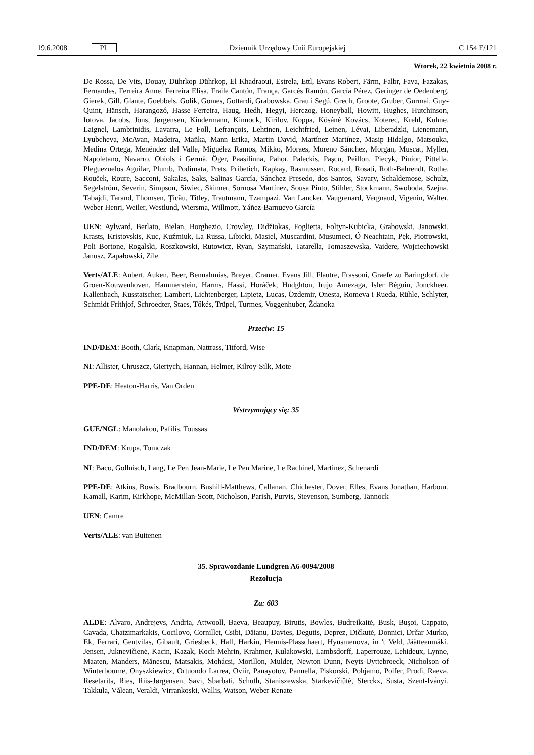19.6.2008 PL Dziennik Urzędowy Unii Europejskiej C 154 E/121
Wtorek, 22 kwietnia 2008 r.
De Rossa, De Vits, Douay, Dührkop Dührkop, El Khadraoui, Estrela, Ettl, Evans Robert, Färm, Falbr, Fava, Fazakas, Fernandes, Ferreira Anne, Ferreira Elisa, Fraile Cantón, França, Garcés Ramón, García Pérez, Geringer de Oedenberg, Gierek, Gill, Glante, Goebbels, Golik, Gomes, Gottardi, Grabowska, Grau i Segú, Grech, Groote, Gruber, Gurmai, Guy-Quint, Hänsch, Harangozó, Hasse Ferreira, Haug, Hedh, Hegyi, Herczog, Honeyball, Howitt, Hughes, Hutchinson, Iotova, Jacobs, Jöns, Jørgensen, Kindermann, Kinnock, Kirilov, Koppa, Kósáné Kovács, Koterec, Krehl, Kuhne, Laignel, Lambrinidis, Lavarra, Le Foll, Lefrançois, Lehtinen, Leichtfried, Leinen, Lévai, Liberadzki, Lienemann, Lyubcheva, McAvan, Madeira, Maňka, Mann Erika, Martin David, Martínez Martínez, Masip Hidalgo, Matsouka, Medina Ortega, Menéndez del Valle, Miguélez Ramos, Mikko, Moraes, Moreno Sánchez, Morgan, Muscat, Myller, Napoletano, Navarro, Obiols i Germà, Öger, Paasilinna, Pahor, Paleckis, Paşcu, Peillon, Piecyk, Pinior, Pittella, Pleguezuelos Aguilar, Plumb, Podimata, Prets, Pribetich, Rapkay, Rasmussen, Rocard, Rosati, Roth-Behrendt, Rothe, Rouček, Roure, Sacconi, Sakalas, Saks, Salinas García, Sánchez Presedo, dos Santos, Savary, Schaldemose, Schulz, Segelström, Severin, Simpson, Siwiec, Skinner, Sornosa Martínez, Sousa Pinto, Stihler, Stockmann, Swoboda, Szejna, Tabajdi, Tarand, Thomsen, Ţicău, Titley, Trautmann, Tzampazi, Van Lancker, Vaugrenard, Vergnaud, Vigenin, Walter, Weber Henri, Weiler, Westlund, Wiersma, Willmott, Yáñez-Barnuevo García
UEN: Aylward, Berlato, Bielan, Borghezio, Crowley, Didžiokas, Foglietta, Foltyn-Kubicka, Grabowski, Janowski, Krasts, Kristovskis, Kuc, Kuźmiuk, La Russa, Libicki, Masiel, Muscardini, Musumeci, Ó Neachtain, Pęk, Piotrowski, Poli Bortone, Rogalski, Roszkowski, Rutowicz, Ryan, Szymański, Tatarella, Tomaszewska, Vaidere, Wojciechowski Janusz, Zapałowski, Zīle
Verts/ALE: Aubert, Auken, Beer, Bennahmias, Breyer, Cramer, Evans Jill, Flautre, Frassoni, Graefe zu Baringdorf, de Groen-Kouwenhoven, Hammerstein, Harms, Hassi, Horáček, Hudghton, Irujo Amezaga, Isler Béguin, Jonckheer, Kallenbach, Kusstatscher, Lambert, Lichtenberger, Lipietz, Lucas, Özdemir, Onesta, Romeva i Rueda, Rühle, Schlyter, Schmidt Frithjof, Schroedter, Staes, Tőkés, Trüpel, Turmes, Voggenhuber, Ždanoka
Przeciw: 15
IND/DEM: Booth, Clark, Knapman, Nattrass, Titford, Wise
NI: Allister, Chruszcz, Giertych, Hannan, Helmer, Kilroy-Silk, Mote
PPE-DE: Heaton-Harris, Van Orden
Wstrzymujący się: 35
GUE/NGL: Manolakou, Pafilis, Toussas
IND/DEM: Krupa, Tomczak
NI: Baco, Gollnisch, Lang, Le Pen Jean-Marie, Le Pen Marine, Le Rachinel, Martinez, Schenardi
PPE-DE: Atkins, Bowis, Bradbourn, Bushill-Matthews, Callanan, Chichester, Dover, Elles, Evans Jonathan, Harbour, Kamall, Karim, Kirkhope, McMillan-Scott, Nicholson, Parish, Purvis, Stevenson, Sumberg, Tannock
UEN: Camre
Verts/ALE: van Buitenen
35. Sprawozdanie Lundgren A6-0094/2008
Rezolucja
Za: 603
ALDE: Alvaro, Andrejevs, Andria, Attwooll, Baeva, Beaupuy, Birutis, Bowles, Budreikaitė, Busk, Buşoi, Cappato, Cavada, Chatzimarkakis, Cocilovo, Cornillet, Csibi, Dăianu, Davies, Degutis, Deprez, Dičkutė, Donnici, Drčar Murko, Ek, Ferrari, Gentvilas, Gibault, Griesbeck, Hall, Harkin, Hennis-Plasschaert, Hyusmenova, in 't Veld, Jäätteenmäki, Jensen, Juknevičienė, Kacin, Kazak, Koch-Mehrin, Krahmer, Kułakowski, Lambsdorff, Laperrouze, Lehideux, Lynne, Maaten, Manders, Mănescu, Matsakis, Mohácsi, Morillon, Mulder, Newton Dunn, Neyts-Uyttebroeck, Nicholson of Winterbourne, Onyszkiewicz, Ortuondo Larrea, Oviir, Panayotov, Pannella, Piskorski, Pohjamo, Polfer, Prodi, Raeva, Resetarits, Ries, Riis-Jørgensen, Savi, Sbarbati, Schuth, Staniszewska, Starkevičiūtė, Sterckx, Susta, Szent-Iványi, Takkula, Vălean, Veraldi, Virrankoski, Wallis, Watson, Weber Renate